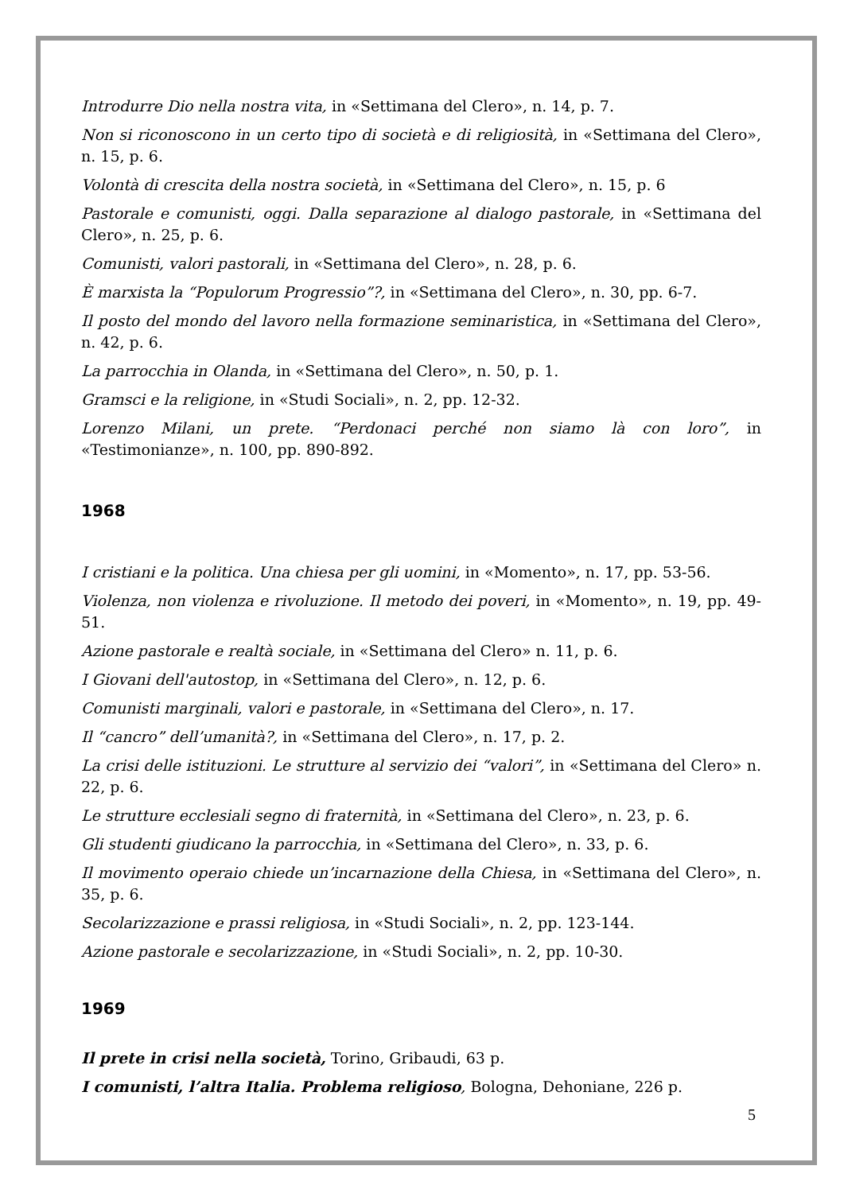Introdurre Dio nella nostra vita, in «Settimana del Clero», n. 14, p. 7.
Non si riconoscono in un certo tipo di società e di religiosità, in «Settimana del Clero», n. 15, p. 6.
Volontà di crescita della nostra società, in «Settimana del Clero», n. 15, p. 6
Pastorale e comunisti, oggi. Dalla separazione al dialogo pastorale, in «Settimana del Clero», n. 25, p. 6.
Comunisti, valori pastorali, in «Settimana del Clero», n. 28, p. 6.
È marxista la “Populorum Progressio”?, in «Settimana del Clero», n. 30, pp. 6-7.
Il posto del mondo del lavoro nella formazione seminaristica, in «Settimana del Clero», n. 42, p. 6.
La parrocchia in Olanda, in «Settimana del Clero», n. 50, p. 1.
Gramsci e la religione, in «Studi Sociali», n. 2, pp. 12-32.
Lorenzo Milani, un prete. “Perdonaci perché non siamo là con loro”, in «Testimonianze», n. 100, pp. 890-892.
1968
I cristiani e la politica. Una chiesa per gli uomini, in «Momento», n. 17, pp. 53-56.
Violenza, non violenza e rivoluzione. Il metodo dei poveri, in «Momento», n. 19, pp. 49-51.
Azione pastorale e realtà sociale, in «Settimana del Clero» n. 11, p. 6.
I Giovani dell'autostop, in «Settimana del Clero», n. 12, p. 6.
Comunisti marginali, valori e pastorale, in «Settimana del Clero», n. 17.
Il “cancro” dell’umanità?, in «Settimana del Clero», n. 17, p. 2.
La crisi delle istituzioni. Le strutture al servizio dei “valori”, in «Settimana del Clero» n. 22, p. 6.
Le strutture ecclesiali segno di fraternità, in «Settimana del Clero», n. 23, p. 6.
Gli studenti giudicano la parrocchia, in «Settimana del Clero», n. 33, p. 6.
Il movimento operaio chiede un’incarnazione della Chiesa, in «Settimana del Clero», n. 35, p. 6.
Secolarizzazione e prassi religiosa, in «Studi Sociali», n. 2, pp. 123-144.
Azione pastorale e secolarizzazione, in «Studi Sociali», n. 2, pp. 10-30.
1969
Il prete in crisi nella società, Torino, Gribaudi, 63 p.
I comunisti, l’altra Italia. Problema religioso, Bologna, Dehoniane, 226 p.
5